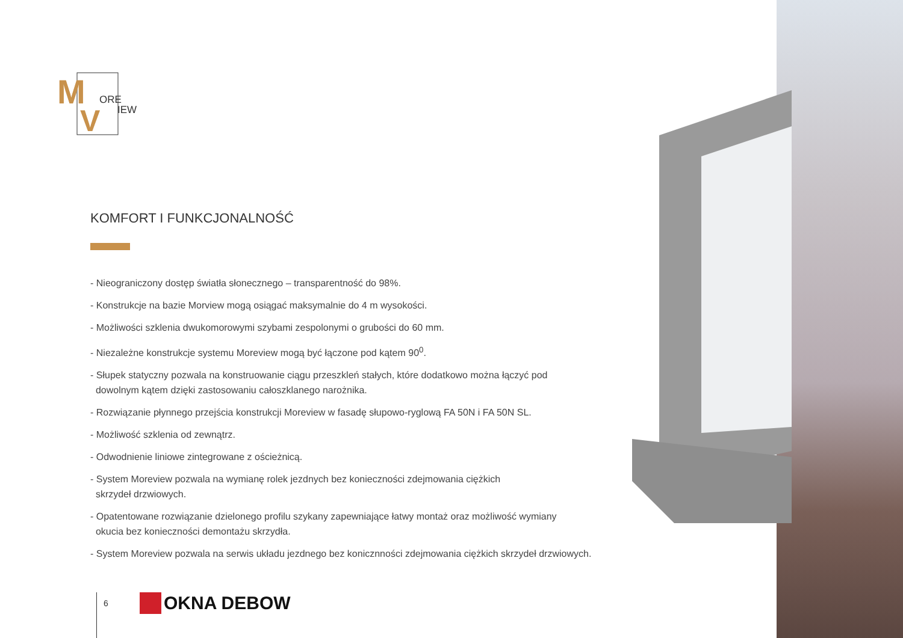M
V
ORE
IEW
KOMFORT I FUNKCJONALNOŚĆ
- Nieograniczony dostęp światła słonecznego – transparentność do 98%.
- Konstrukcje na bazie Morview mogą osiągać maksymalnie do 4 m wysokości.
- Możliwości szklenia dwukomorowymi szybami zespolonymi o grubości do 60 mm.
- Niezależne konstrukcje systemu Moreview mogą być łączone pod kątem 90<sup>0</sup>.
- Słupek statyczny pozwala na konstruowanie ciągu przeszkleń stałych, które dodatkowo można łączyć pod
dowolnym kątem dzięki zastosowaniu całoszklanego narożnika.
- Rozwiązanie płynnego przejścia konstrukcji Moreview w fasadę słupowo-ryglową FA 50N i FA 50N SL.
- Możliwość szklenia od zewnątrz.
- Odwodnienie liniowe zintegrowane z ościeżnicą.
- System Moreview pozwala na wymianę rolek jezdnych bez konieczności zdejmowania ciężkich
skrzydeł drzwiowych.
- Opatentowane rozwiązanie dzielonego profilu szykany zapewniające łatwy montaż oraz możliwość wymiany
okucia bez konieczności demontażu skrzydła.
- System Moreview pozwala na serwis układu jezdnego bez konicznności zdejmowania ciężkich skrzydeł drzwiowych.
6 OKNA DEBOW